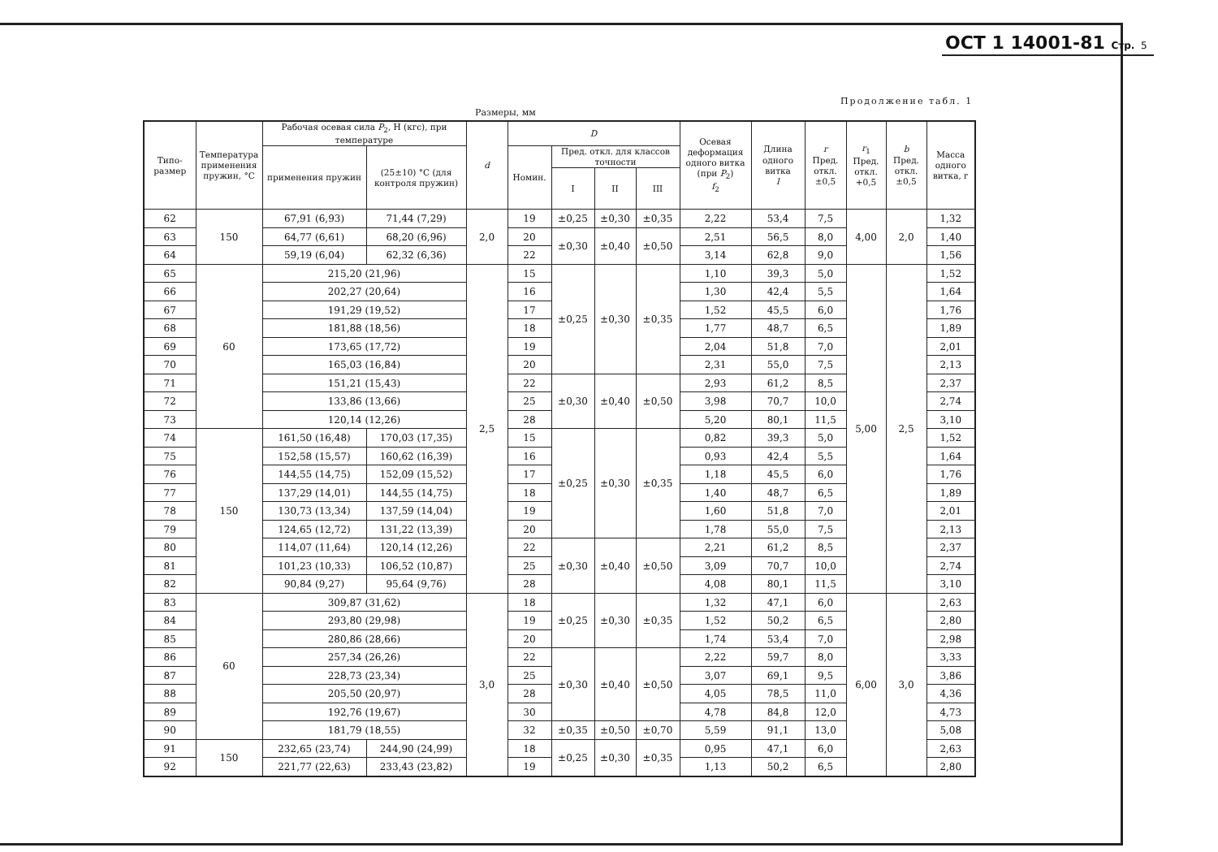ОСТ 1 14001-81 Стр. 5
Продолжение табл. 1
Размеры, мм
| Типо- размер | Температура применения пружин, °C | Рабочая осевая сила P<sub>2</sub>, Н (кгс), при температуре | | d | D | | | | Осевая деформация одного витка (при P<sub>2</sub>) f<sub>2</sub> | Длина одного витка l | r Пред. откл. ±0,5 | r<sub>1</sub> Пред. откл. +0,5 | b Пред. откл. ±0,5 | Масса одного витка, г |
| --- | --- | --- | --- | --- | --- | --- | --- | --- | --- | --- | --- | --- | --- | --- |
| | | применения пружин | (25±10) °C (для контроля пружин) | | Номин. | Пред. откл. для классов точности | | | | | | | | |
| | | | | | | I | II | III | | | | | | |
| 62 | 150 | 67,91 (6,93) | 71,44 (7,29) | 2,0 | 19 | ±0,25 | ±0,30 | ±0,35 | 2,22 | 53,4 | 7,5 | 4,00 | 2,0 | 1,32 |
| 63 | | 64,77 (6,61) | 68,20 (6,96) | | 20 | ±0,30 | ±0,40 | ±0,50 | 2,51 | 56,5 | 8,0 | | | 1,40 |
| 64 | | 59,19 (6,04) | 62,32 (6,36) | | 22 | | | | 3,14 | 62,8 | 9,0 | | | 1,56 |
| 65 | 60 | 215,20 (21,96) | | 2,5 | 15 | ±0,25 | ±0,30 | ±0,35 | 1,10 | 39,3 | 5,0 | 5,00 | 2,5 | 1,52 |
| 66 | | 202,27 (20,64) | | | 16 | | | | 1,30 | 42,4 | 5,5 | | | 1,64 |
| 67 | | 191,29 (19,52) | | | 17 | | | | 1,52 | 45,5 | 6,0 | | | 1,76 |
| 68 | | 181,88 (18,56) | | | 18 | | | | 1,77 | 48,7 | 6,5 | | | 1,89 |
| 69 | | 173,65 (17,72) | | | 19 | | | | 2,04 | 51,8 | 7,0 | | | 2,01 |
| 70 | | 165,03 (16,84) | | | 20 | | | | 2,31 | 55,0 | 7,5 | | | 2,13 |
| 71 | | 151,21 (15,43) | | | 22 | ±0,30 | ±0,40 | ±0,50 | 2,93 | 61,2 | 8,5 | | | 2,37 |
| 72 | | 133,86 (13,66) | | | 25 | | | | 3,98 | 70,7 | 10,0 | | | 2,74 |
| 73 | | 120,14 (12,26) | | | 28 | | | | 5,20 | 80,1 | 11,5 | | | 3,10 |
| 74 | 150 | 161,50 (16,48) | 170,03 (17,35) | | 15 | ±0,25 | ±0,30 | ±0,35 | 0,82 | 39,3 | 5,0 | | | 1,52 |
| 75 | | 152,58 (15,57) | 160,62 (16,39) | | 16 | | | | 0,93 | 42,4 | 5,5 | | | 1,64 |
| 76 | | 144,55 (14,75) | 152,09 (15,52) | | 17 | | | | 1,18 | 45,5 | 6,0 | | | 1,76 |
| 77 | | 137,29 (14,01) | 144,55 (14,75) | | 18 | | | | 1,40 | 48,7 | 6,5 | | | 1,89 |
| 78 | | 130,73 (13,34) | 137,59 (14,04) | | 19 | | | | 1,60 | 51,8 | 7,0 | | | 2,01 |
| 79 | | 124,65 (12,72) | 131,22 (13,39) | | 20 | | | | 1,78 | 55,0 | 7,5 | | | 2,13 |
| 80 | | 114,07 (11,64) | 120,14 (12,26) | | 22 | ±0,30 | ±0,40 | ±0,50 | 2,21 | 61,2 | 8,5 | | | 2,37 |
| 81 | | 101,23 (10,33) | 106,52 (10,87) | | 25 | | | | 3,09 | 70,7 | 10,0 | | | 2,74 |
| 82 | | 90,84 (9,27) | 95,64 (9,76) | | 28 | | | | 4,08 | 80,1 | 11,5 | | | 3,10 |
| 83 | 60 | 309,87 (31,62) | | 3,0 | 18 | ±0,25 | ±0,30 | ±0,35 | 1,32 | 47,1 | 6,0 | 6,00 | 3,0 | 2,63 |
| 84 | | 293,80 (29,98) | | | 19 | | | | 1,52 | 50,2 | 6,5 | | | 2,80 |
| 85 | | 280,86 (28,66) | | | 20 | | | | 1,74 | 53,4 | 7,0 | | | 2,98 |
| 86 | | 257,34 (26,26) | | | 22 | ±0,30 | ±0,40 | ±0,50 | 2,22 | 59,7 | 8,0 | | | 3,33 |
| 87 | | 228,73 (23,34) | | | 25 | | | | 3,07 | 69,1 | 9,5 | | | 3,86 |
| 88 | | 205,50 (20,97) | | | 28 | | | | 4,05 | 78,5 | 11,0 | | | 4,36 |
| 89 | | 192,76 (19,67) | | | 30 | | | | 4,78 | 84,8 | 12,0 | | | 4,73 |
| 90 | | 181,79 (18,55) | | | 32 | ±0,35 | ±0,50 | ±0,70 | 5,59 | 91,1 | 13,0 | | | 5,08 |
| 91 | 150 | 232,65 (23,74) | 244,90 (24,99) | | 18 | ±0,25 | ±0,30 | ±0,35 | 0,95 | 47,1 | 6,0 | | | 2,63 |
| 92 | | 221,77 (22,63) | 233,43 (23,82) | | 19 | | | | 1,13 | 50,2 | 6,5 | | | 2,80 |